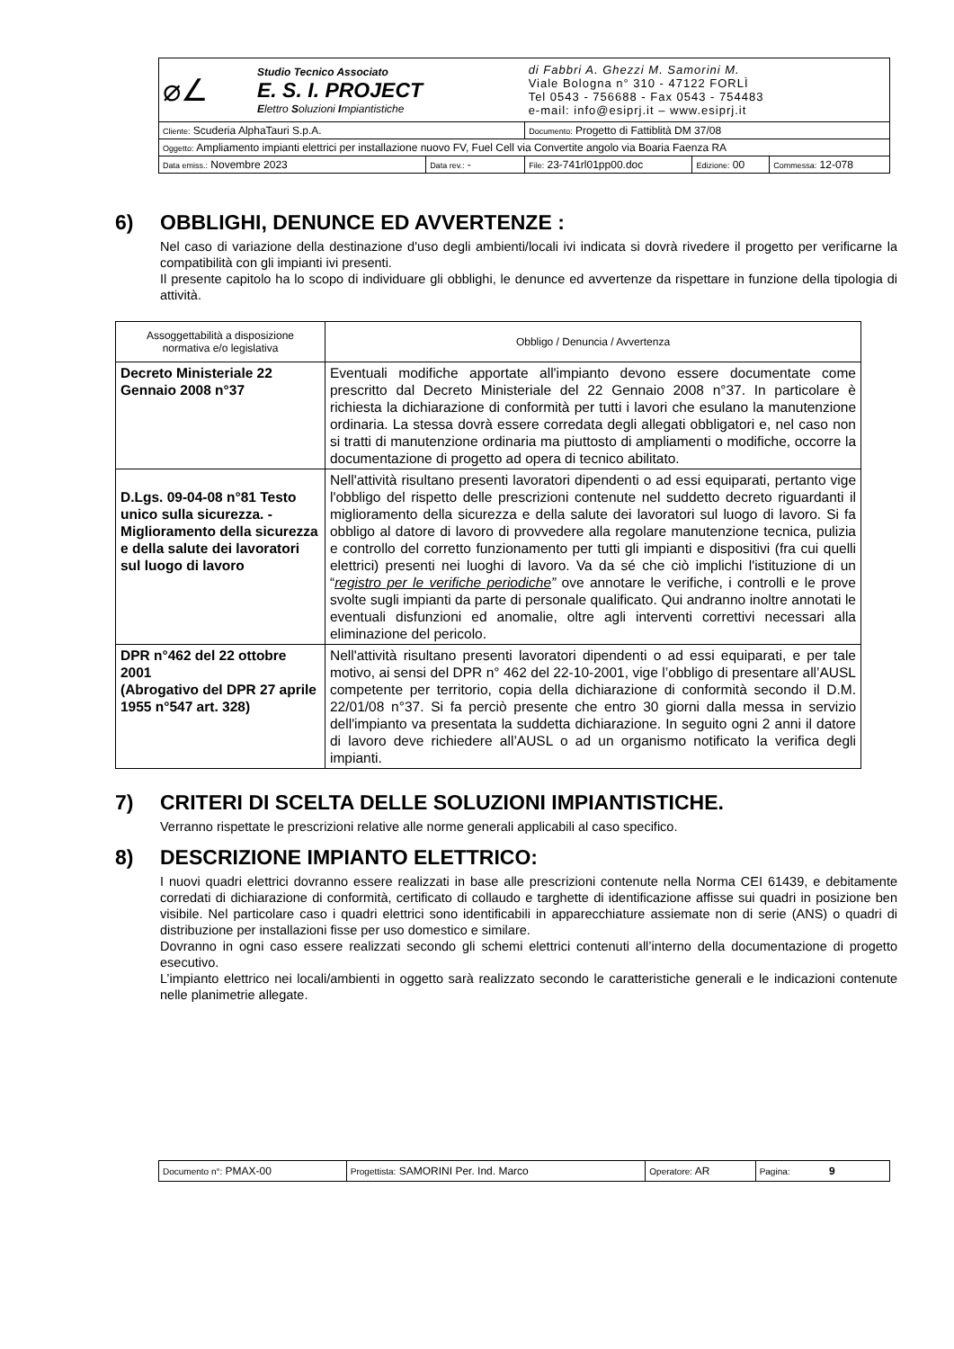| ⌀∠ Studio Tecnico Associato E. S. I. PROJECT E lettro S oluzioni I mpiantistiche | | di Fabbri A. Ghezzi M. Samorini M. Viale Bologna n° 310 - 47122 FORLÌ Tel 0543 - 756688 - Fax 0543 - 754483 e-mail: info@esiprj.it – www.esiprj.it | | |
| Cliente: Scuderia AlphaTauri S.p.A. | | Documento: Progetto di Fattiblità DM 37/08 | | |
| Oggetto: Ampliamento impianti elettrici per installazione nuovo FV, Fuel Cell via Convertite angolo via Boaria Faenza RA | | | | |
| Data emiss.: Novembre 2023 | Data rev.: - | File: 23-741rl01pp00.doc | Edizione: 00 | Commessa: 12-078 |
6) OBBLIGHI, DENUNCE ED AVVERTENZE :
Nel caso di variazione della destinazione d'uso degli ambienti/locali ivi indicata si dovrà rivedere il progetto per verificarne la compatibilità con gli impianti ivi presenti.
Il presente capitolo ha lo scopo di individuare gli obblighi, le denunce ed avvertenze da rispettare in funzione della tipologia di attività.
| Assoggettabilità a disposizione normativa e/o legislativa | Obbligo / Denuncia / Avvertenza |
| --- | --- |
| Decreto Ministeriale 22 Gennaio 2008 n°37 | Eventuali modifiche apportate all'impianto devono essere documentate come prescritto dal Decreto Ministeriale del 22 Gennaio 2008 n°37. In particolare è richiesta la dichiarazione di conformità per tutti i lavori che esulano la manutenzione ordinaria. La stessa dovrà essere corredata degli allegati obbligatori e, nel caso non si tratti di manutenzione ordinaria ma piuttosto di ampliamenti o modifiche, occorre la documentazione di progetto ad opera di tecnico abilitato. |
| D.Lgs. 09-04-08 n°81 Testo unico sulla sicurezza. - Miglioramento della sicurezza e della salute dei lavoratori sul luogo di lavoro | Nell'attività risultano presenti lavoratori dipendenti o ad essi equiparati, pertanto vige l'obbligo del rispetto delle prescrizioni contenute nel suddetto decreto riguardanti il miglioramento della sicurezza e della salute dei lavoratori sul luogo di lavoro. Si fa obbligo al datore di lavoro di provvedere alla regolare manutenzione tecnica, pulizia e controllo del corretto funzionamento per tutti gli impianti e dispositivi (fra cui quelli elettrici) presenti nei luoghi di lavoro. Va da sé che ciò implichi l'istituzione di un “ registro per le verifiche periodiche ” ove annotare le verifiche, i controlli e le prove svolte sugli impianti da parte di personale qualificato. Qui andranno inoltre annotati le eventuali disfunzioni ed anomalie, oltre agli interventi correttivi necessari alla eliminazione del pericolo. |
| DPR n°462 del 22 ottobre 2001 (Abrogativo del DPR 27 aprile 1955 n°547 art. 328) | Nell'attività risultano presenti lavoratori dipendenti o ad essi equiparati, e per tale motivo, ai sensi del DPR n° 462 del 22-10-2001, vige l’obbligo di presentare all’AUSL competente per territorio, copia della dichiarazione di conformità secondo il D.M. 22/01/08 n°37. Si fa perciò presente che entro 30 giorni dalla messa in servizio dell'impianto va presentata la suddetta dichiarazione. In seguito ogni 2 anni il datore di lavoro deve richiedere all’AUSL o ad un organismo notificato la verifica degli impianti. |
7) CRITERI DI SCELTA DELLE SOLUZIONI IMPIANTISTICHE.
Verranno rispettate le prescrizioni relative alle norme generali applicabili al caso specifico.
8) DESCRIZIONE IMPIANTO ELETTRICO:
I nuovi quadri elettrici dovranno essere realizzati in base alle prescrizioni contenute nella Norma CEI 61439, e debitamente corredati di dichiarazione di conformità, certificato di collaudo e targhette di identificazione affisse sui quadri in posizione ben visibile. Nel particolare caso i quadri elettrici sono identificabili in apparecchiature assiemate non di serie (ANS) o quadri di distribuzione per installazioni fisse per uso domestico e similare.
Dovranno in ogni caso essere realizzati secondo gli schemi elettrici contenuti all’interno della documentazione di progetto esecutivo.
L’impianto elettrico nei locali/ambienti in oggetto sarà realizzato secondo le caratteristiche generali e le indicazioni contenute nelle planimetrie allegate.
| Documento n°: PMAX-00 | Progettista: SAMORINI Per. Ind. Marco | Operatore: AR | Pagina: 9 |